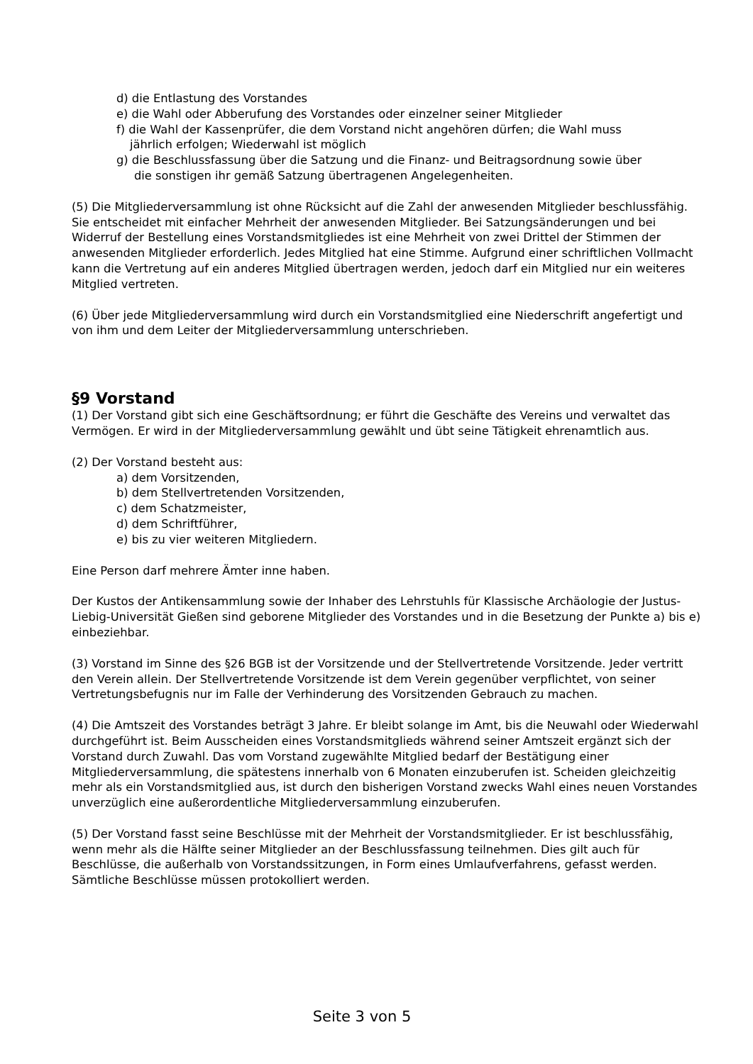d) die Entlastung des Vorstandes
e) die Wahl oder Abberufung des Vorstandes oder einzelner seiner Mitglieder
f) die Wahl der Kassenprüfer, die dem Vorstand nicht angehören dürfen; die Wahl muss
jährlich erfolgen; Wiederwahl ist möglich
g) die Beschlussfassung über die Satzung und die Finanz- und Beitragsordnung sowie über
die sonstigen ihr gemäß Satzung übertragenen Angelegenheiten.
(5) Die Mitgliederversammlung ist ohne Rücksicht auf die Zahl der anwesenden Mitglieder beschlussfähig. Sie entscheidet mit einfacher Mehrheit der anwesenden Mitglieder. Bei Satzungsänderungen und bei Widerruf der Bestellung eines Vorstandsmitgliedes ist eine Mehrheit von zwei Drittel der Stimmen der anwesenden Mitglieder erforderlich. Jedes Mitglied hat eine Stimme. Aufgrund einer schriftlichen Vollmacht kann die Vertretung auf ein anderes Mitglied übertragen werden, jedoch darf ein Mitglied nur ein weiteres Mitglied vertreten.
(6) Über jede Mitgliederversammlung wird durch ein Vorstandsmitglied eine Niederschrift angefertigt und von ihm und dem Leiter der Mitgliederversammlung unterschrieben.
§9 Vorstand
(1) Der Vorstand gibt sich eine Geschäftsordnung; er führt die Geschäfte des Vereins und verwaltet das Vermögen. Er wird in der Mitgliederversammlung gewählt und übt seine Tätigkeit ehrenamtlich aus.
(2) Der Vorstand besteht aus:
a) dem Vorsitzenden,
b) dem Stellvertretenden Vorsitzenden,
c) dem Schatzmeister,
d) dem Schriftführer,
e) bis zu vier weiteren Mitgliedern.
Eine Person darf mehrere Ämter inne haben.
Der Kustos der Antikensammlung sowie der Inhaber des Lehrstuhls für Klassische Archäologie der Justus-Liebig-Universität Gießen sind geborene Mitglieder des Vorstandes und in die Besetzung der Punkte a) bis e) einbeziehbar.
(3) Vorstand im Sinne des §26 BGB ist der Vorsitzende und der Stellvertretende Vorsitzende. Jeder vertritt den Verein allein. Der Stellvertretende Vorsitzende ist dem Verein gegenüber verpflichtet, von seiner Vertretungsbefugnis nur im Falle der Verhinderung des Vorsitzenden Gebrauch zu machen.
(4) Die Amtszeit des Vorstandes beträgt 3 Jahre. Er bleibt solange im Amt, bis die Neuwahl oder Wiederwahl durchgeführt ist. Beim Ausscheiden eines Vorstandsmitglieds während seiner Amtszeit ergänzt sich der Vorstand durch Zuwahl. Das vom Vorstand zugewählte Mitglied bedarf der Bestätigung einer Mitgliederversammlung, die spätestens innerhalb von 6 Monaten einzuberufen ist. Scheiden gleichzeitig mehr als ein Vorstandsmitglied aus, ist durch den bisherigen Vorstand zwecks Wahl eines neuen Vorstandes unverzüglich eine außerordentliche Mitgliederversammlung einzuberufen.
(5) Der Vorstand fasst seine Beschlüsse mit der Mehrheit der Vorstandsmitglieder. Er ist beschlussfähig, wenn mehr als die Hälfte seiner Mitglieder an der Beschlussfassung teilnehmen. Dies gilt auch für Beschlüsse, die außerhalb von Vorstandssitzungen, in Form eines Umlaufverfahrens, gefasst werden. Sämtliche Beschlüsse müssen protokolliert werden.
Seite 3 von 5